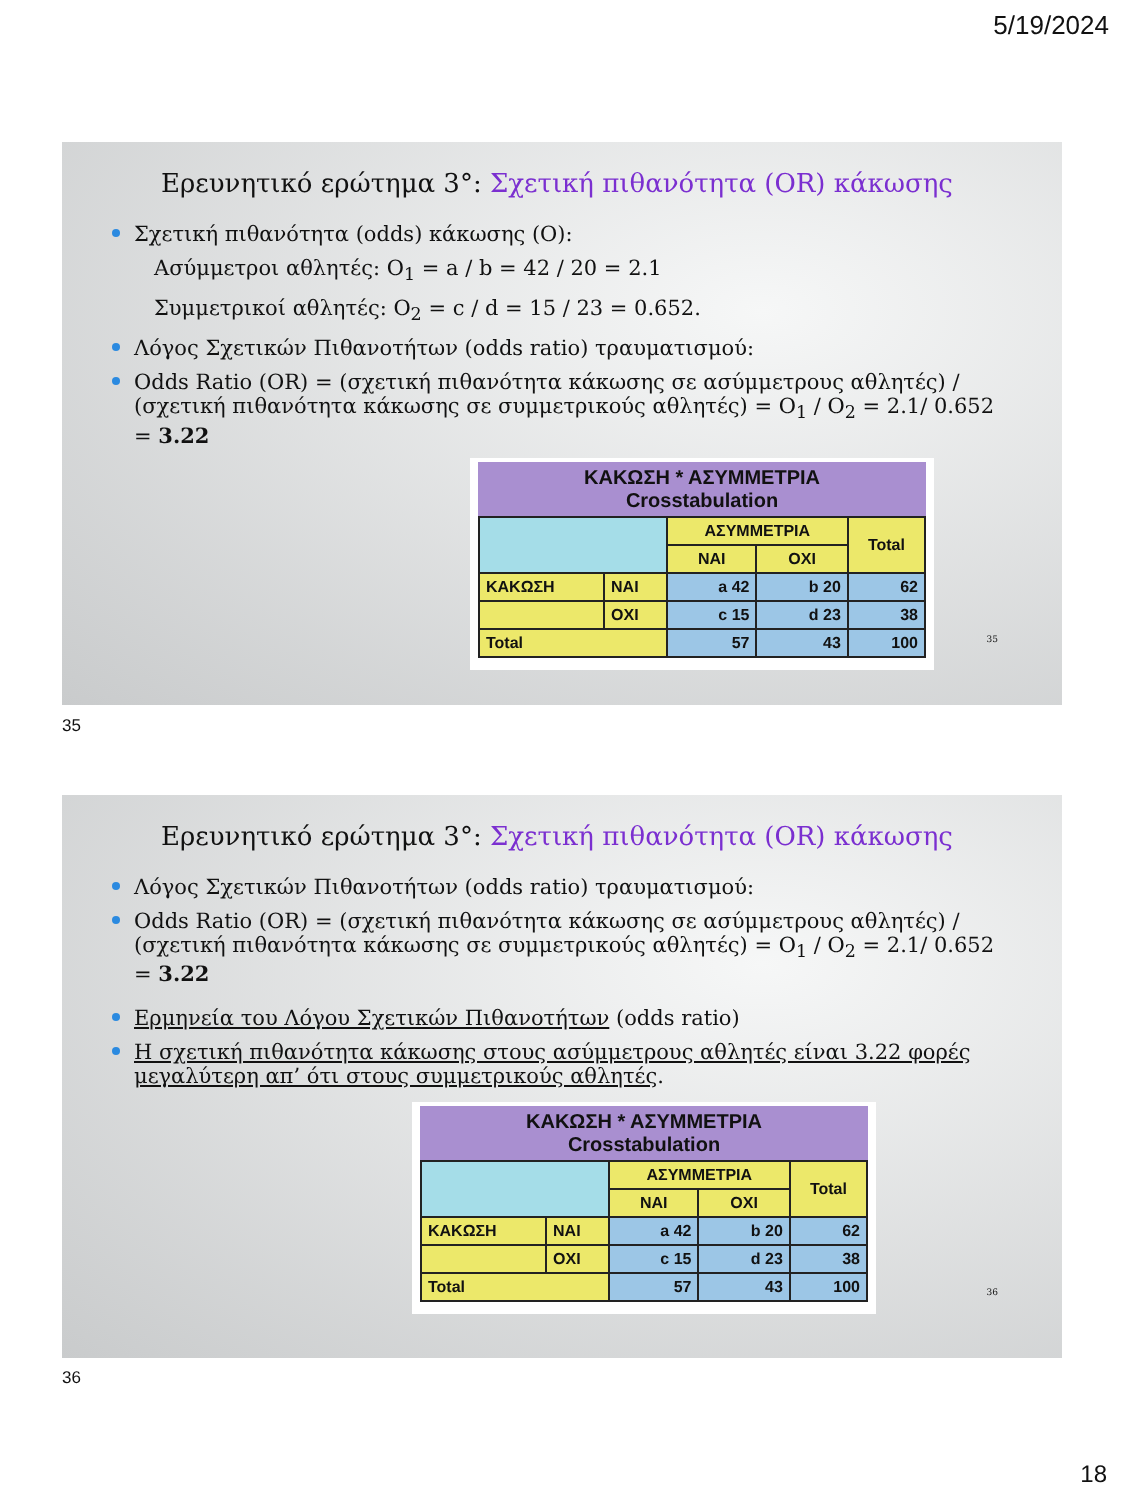5/19/2024
Ερευνητικό ερώτημα 3°: Σχετική πιθανότητα (OR) κάκωσης
Σχετική πιθανότητα (odds) κάκωσης (O):
Ασύμμετροι αθλητές: O<sub>1</sub> = a / b = 42 / 20 = 2.1
Συμμετρικοί αθλητές: O<sub>2</sub> = c / d = 15 / 23 = 0.652.
Λόγος Σχετικών Πιθανοτήτων (odds ratio) τραυματισμού:
Odds Ratio (OR) = (σχετική πιθανότητα κάκωσης σε ασύμμετρους αθλητές) / (σχετική πιθανότητα κάκωσης σε συμμετρικούς αθλητές) = O<sub>1</sub> / O<sub>2</sub> = 2.1/ 0.652 = 3.22
ΚΑΚΩΣΗ * ΑΣΥΜΜΕΤΡΙΑ
Crosstabulation
| | | ΑΣΥΜΜΕΤΡΙΑ | | Total |
| | | ΝΑΙ | ΟΧΙ | |
| ΚΑΚΩΣΗ | ΝΑΙ | a 42 | b 20 | 62 |
| | ΟΧΙ | c 15 | d 23 | 38 |
| Total | | 57 | 43 | 100 |
35
35
Ερευνητικό ερώτημα 3°: Σχετική πιθανότητα (OR) κάκωσης
Λόγος Σχετικών Πιθανοτήτων (odds ratio) τραυματισμού:
Odds Ratio (OR) = (σχετική πιθανότητα κάκωσης σε ασύμμετρους αθλητές) / (σχετική πιθανότητα κάκωσης σε συμμετρικούς αθλητές) = O<sub>1</sub> / O<sub>2</sub> = 2.1/ 0.652 = 3.22
Ερμηνεία του Λόγου Σχετικών Πιθανοτήτων (odds ratio)
Η σχετική πιθανότητα κάκωσης στους ασύμμετρους αθλητές είναι 3.22 φορές μεγαλύτερη απ’ ότι στους συμμετρικούς αθλητές.
ΚΑΚΩΣΗ * ΑΣΥΜΜΕΤΡΙΑ
Crosstabulation
| | | ΑΣΥΜΜΕΤΡΙΑ | | Total |
| | | ΝΑΙ | ΟΧΙ | |
| ΚΑΚΩΣΗ | ΝΑΙ | a 42 | b 20 | 62 |
| | ΟΧΙ | c 15 | d 23 | 38 |
| Total | | 57 | 43 | 100 |
36
36
18